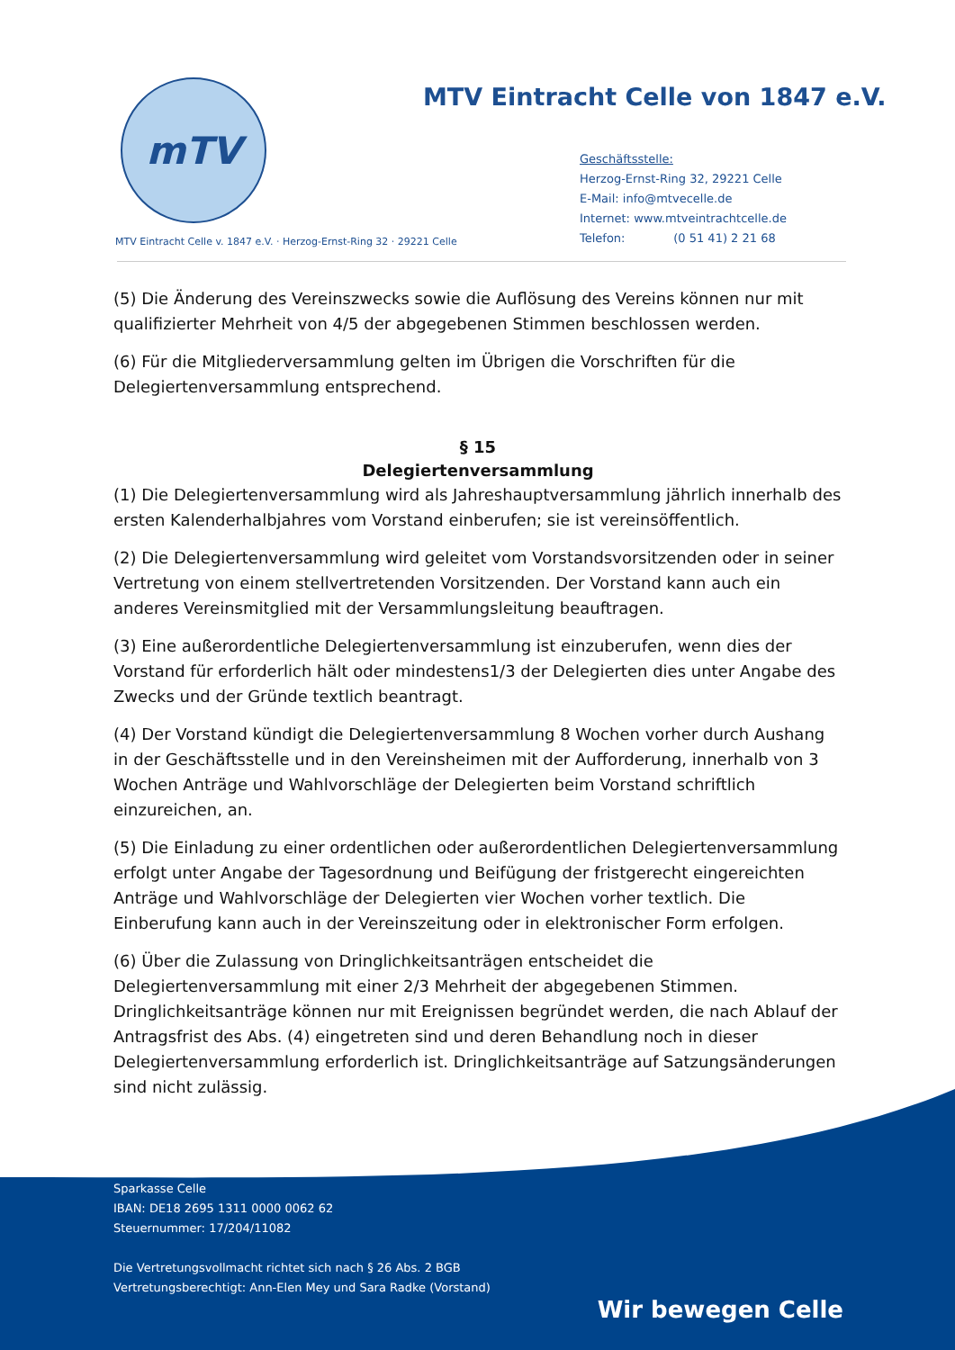mTV
MTV Eintracht Celle von 1847 e.V.
Geschäftsstelle:
Herzog-Ernst-Ring 32, 29221 Celle
E-Mail: info@mtvecelle.de
Internet: www.mtveintrachtcelle.de
Telefon: (0 51 41) 2 21 68
MTV Eintracht Celle v. 1847 e.V. · Herzog-Ernst-Ring 32 · 29221 Celle
(5) Die Änderung des Vereinszwecks sowie die Auflösung des Vereins können nur mit qualifizierter Mehrheit von 4/5 der abgegebenen Stimmen beschlossen werden.
(6) Für die Mitgliederversammlung gelten im Übrigen die Vorschriften für die Delegiertenversammlung entsprechend.
§ 15
Delegiertenversammlung
(1) Die Delegiertenversammlung wird als Jahreshauptversammlung jährlich innerhalb des ersten Kalenderhalbjahres vom Vorstand einberufen; sie ist vereinsöffentlich.
(2) Die Delegiertenversammlung wird geleitet vom Vorstandsvorsitzenden oder in seiner Vertretung von einem stellvertretenden Vorsitzenden. Der Vorstand kann auch ein anderes Vereinsmitglied mit der Versammlungsleitung beauftragen.
(3) Eine außerordentliche Delegiertenversammlung ist einzuberufen, wenn dies der Vorstand für erforderlich hält oder mindestens1/3 der Delegierten dies unter Angabe des Zwecks und der Gründe textlich beantragt.
(4) Der Vorstand kündigt die Delegiertenversammlung 8 Wochen vorher durch Aushang in der Geschäftsstelle und in den Vereinsheimen mit der Aufforderung, innerhalb von 3 Wochen Anträge und Wahlvorschläge der Delegierten beim Vorstand schriftlich einzureichen, an.
(5) Die Einladung zu einer ordentlichen oder außerordentlichen Delegiertenversammlung erfolgt unter Angabe der Tagesordnung und Beifügung der fristgerecht eingereichten Anträge und Wahlvorschläge der Delegierten vier Wochen vorher textlich. Die Einberufung kann auch in der Vereinszeitung oder in elektronischer Form erfolgen.
(6) Über die Zulassung von Dringlichkeitsanträgen entscheidet die Delegiertenversammlung mit einer 2/3 Mehrheit der abgegebenen Stimmen. Dringlichkeitsanträge können nur mit Ereignissen begründet werden, die nach Ablauf der Antragsfrist des Abs. (4) eingetreten sind und deren Behandlung noch in dieser Delegiertenversammlung erforderlich ist. Dringlichkeitsanträge auf Satzungsänderungen sind nicht zulässig.
Sparkasse Celle
IBAN: DE18 2695 1311 0000 0062 62
Steuernummer: 17/204/11082
Die Vertretungsvollmacht richtet sich nach § 26 Abs. 2 BGB
Vertretungsberechtigt: Ann-Elen Mey und Sara Radke (Vorstand)
Wir bewegen Celle